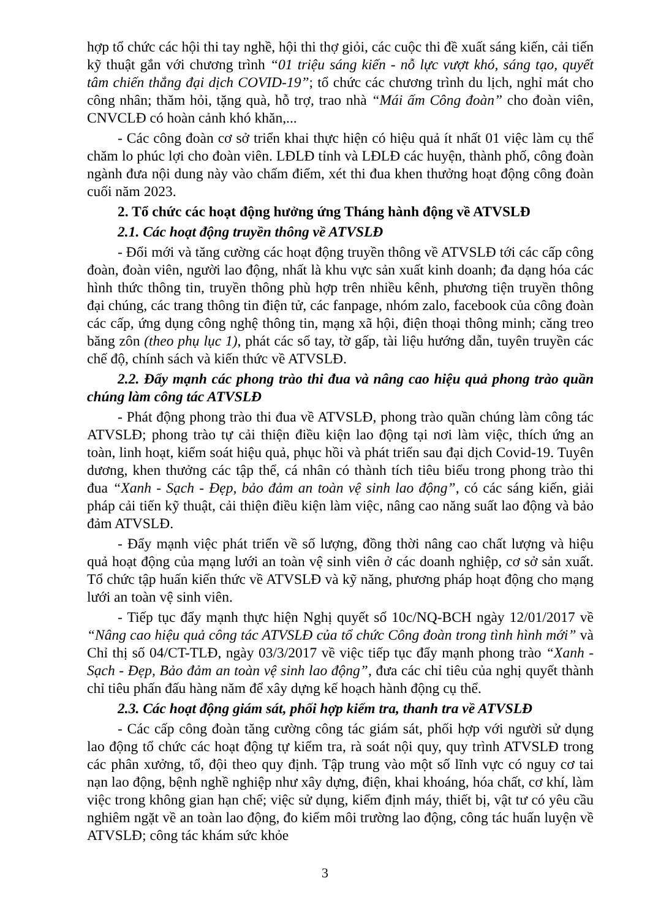hợp tổ chức các hội thi tay nghề, hội thi thợ giỏi, các cuộc thi đề xuất sáng kiến, cải tiến kỹ thuật gắn với chương trình “01 triệu sáng kiến - nỗ lực vượt khó, sáng tạo, quyết tâm chiến thắng đại dịch COVID-19”; tổ chức các chương trình du lịch, nghỉ mát cho công nhân; thăm hỏi, tặng quà, hỗ trợ, trao nhà “Mái ấm Công đoàn” cho đoàn viên, CNVCLĐ có hoàn cảnh khó khăn,...
- Các công đoàn cơ sở triển khai thực hiện có hiệu quả ít nhất 01 việc làm cụ thể chăm lo phúc lợi cho đoàn viên. LĐLĐ tỉnh và LĐLĐ các huyện, thành phố, công đoàn ngành đưa nội dung này vào chấm điểm, xét thi đua khen thưởng hoạt động công đoàn cuối năm 2023.
2. Tổ chức các hoạt động hưởng ứng Tháng hành động về ATVSLĐ
2.1. Các hoạt động truyền thông về ATVSLĐ
- Đổi mới và tăng cường các hoạt động truyền thông về ATVSLĐ tới các cấp công đoàn, đoàn viên, người lao động, nhất là khu vực sản xuất kinh doanh; đa dạng hóa các hình thức thông tin, truyền thông phù hợp trên nhiều kênh, phương tiện truyền thông đại chúng, các trang thông tin điện tử, các fanpage, nhóm zalo, facebook của công đoàn các cấp, ứng dụng công nghệ thông tin, mạng xã hội, điện thoại thông minh; căng treo băng zôn (theo phụ lục 1), phát các sổ tay, tờ gấp, tài liệu hướng dẫn, tuyên truyền các chế độ, chính sách và kiến thức về ATVSLĐ.
2.2. Đẩy mạnh các phong trào thi đua và nâng cao hiệu quả phong trào quần chúng làm công tác ATVSLĐ
- Phát động phong trào thi đua về ATVSLĐ, phong trào quần chúng làm công tác ATVSLĐ; phong trào tự cải thiện điều kiện lao động tại nơi làm việc, thích ứng an toàn, linh hoạt, kiểm soát hiệu quả, phục hồi và phát triển sau đại dịch Covid-19. Tuyên dương, khen thưởng các tập thể, cá nhân có thành tích tiêu biểu trong phong trào thi đua “Xanh - Sạch - Đẹp, bảo đảm an toàn vệ sinh lao động”, có các sáng kiến, giải pháp cải tiến kỹ thuật, cải thiện điều kiện làm việc, nâng cao năng suất lao động và bảo đảm ATVSLĐ.
- Đẩy mạnh việc phát triển về số lượng, đồng thời nâng cao chất lượng và hiệu quả hoạt động của mạng lưới an toàn vệ sinh viên ở các doanh nghiệp, cơ sở sản xuất. Tổ chức tập huấn kiến thức về ATVSLĐ và kỹ năng, phương pháp hoạt động cho mạng lưới an toàn vệ sinh viên.
- Tiếp tục đẩy mạnh thực hiện Nghị quyết số 10c/NQ-BCH ngày 12/01/2017 về “Nâng cao hiệu quả công tác ATVSLĐ của tổ chức Công đoàn trong tình hình mới” và Chỉ thị số 04/CT-TLĐ, ngày 03/3/2017 về việc tiếp tục đẩy mạnh phong trào “Xanh - Sạch - Đẹp, Bảo đảm an toàn vệ sinh lao động”, đưa các chỉ tiêu của nghị quyết thành chỉ tiêu phấn đấu hàng năm để xây dựng kế hoạch hành động cụ thể.
2.3. Các hoạt động giám sát, phối hợp kiểm tra, thanh tra về ATVSLĐ
- Các cấp công đoàn tăng cường công tác giám sát, phối hợp với người sử dụng lao động tổ chức các hoạt động tự kiểm tra, rà soát nội quy, quy trình ATVSLĐ trong các phân xưởng, tổ, đội theo quy định. Tập trung vào một số lĩnh vực có nguy cơ tai nạn lao động, bệnh nghề nghiệp như xây dựng, điện, khai khoáng, hóa chất, cơ khí, làm việc trong không gian hạn chế; việc sử dụng, kiểm định máy, thiết bị, vật tư có yêu cầu nghiêm ngặt về an toàn lao động, đo kiểm môi trường lao động, công tác huấn luyện về ATVSLĐ; công tác khám sức khỏe
3